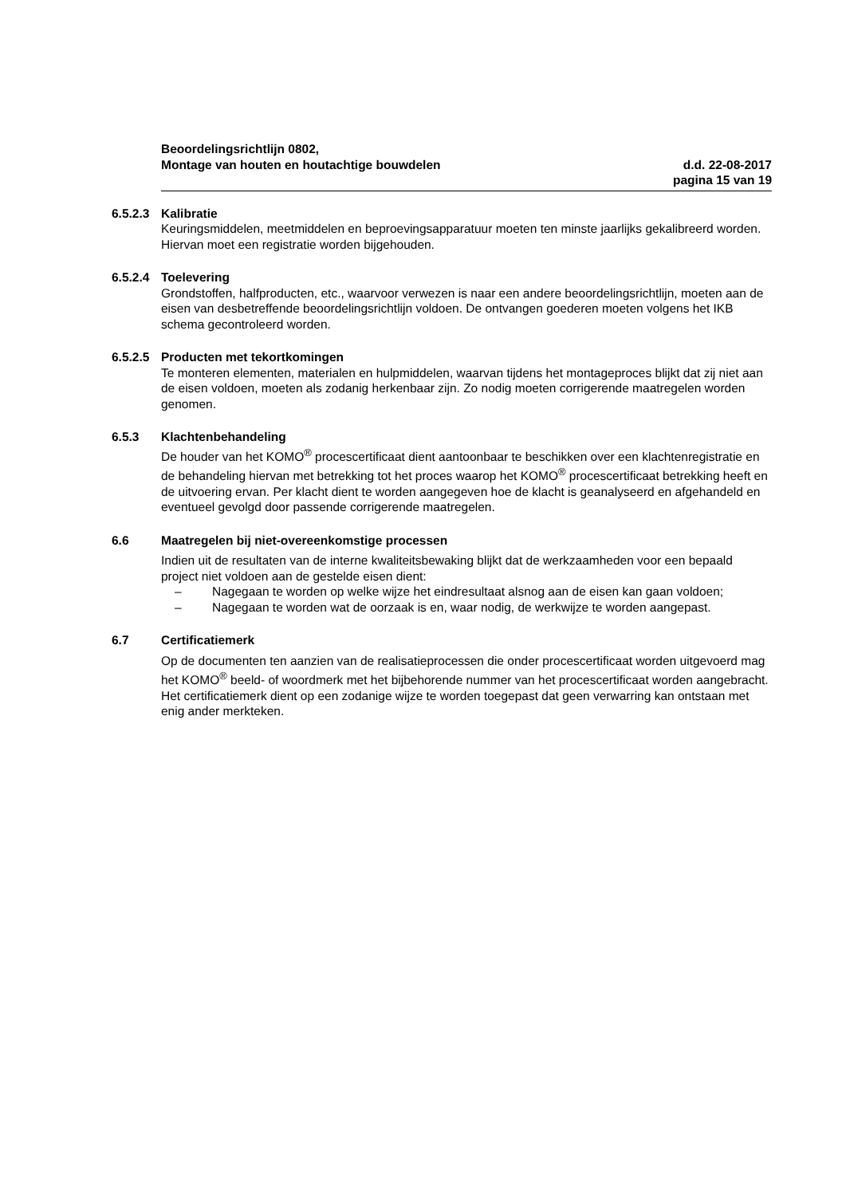Beoordelingsrichtlijn 0802,
Montage van houten en houtachtige bouwdelen
d.d. 22-08-2017
pagina 15 van 19
6.5.2.3
Kalibratie
Keuringsmiddelen, meetmiddelen en beproevingsapparatuur moeten ten minste jaarlijks gekalibreerd worden. Hiervan moet een registratie worden bijgehouden.
6.5.2.4
Toelevering
Grondstoffen, halfproducten, etc., waarvoor verwezen is naar een andere beoordelingsrichtlijn, moeten aan de eisen van desbetreffende beoordelingsrichtlijn voldoen. De ontvangen goederen moeten volgens het IKB schema gecontroleerd worden.
6.5.2.5
Producten met tekortkomingen
Te monteren elementen, materialen en hulpmiddelen, waarvan tijdens het montageproces blijkt dat zij niet aan de eisen voldoen, moeten als zodanig herkenbaar zijn. Zo nodig moeten corrigerende maatregelen worden genomen.
6.5.3 Klachtenbehandeling
De houder van het KOMO<sup>®</sup> procescertificaat dient aantoonbaar te beschikken over een klachtenregistratie en de behandeling hiervan met betrekking tot het proces waarop het KOMO<sup>®</sup> procescertificaat betrekking heeft en de uitvoering ervan. Per klacht dient te worden aangegeven hoe de klacht is geanalyseerd en afgehandeld en eventueel gevolgd door passende corrigerende maatregelen.
6.6 Maatregelen bij niet-overeenkomstige processen
Indien uit de resultaten van de interne kwaliteitsbewaking blijkt dat de werkzaamheden voor een bepaald project niet voldoen aan de gestelde eisen dient:
– Nagegaan te worden op welke wijze het eindresultaat alsnog aan de eisen kan gaan voldoen;
– Nagegaan te worden wat de oorzaak is en, waar nodig, de werkwijze te worden aangepast.
6.7 Certificatiemerk
Op de documenten ten aanzien van de realisatieprocessen die onder procescertificaat worden uitgevoerd mag het KOMO<sup>®</sup> beeld- of woordmerk met het bijbehorende nummer van het procescertificaat worden aangebracht. Het certificatiemerk dient op een zodanige wijze te worden toegepast dat geen verwarring kan ontstaan met enig ander merkteken.